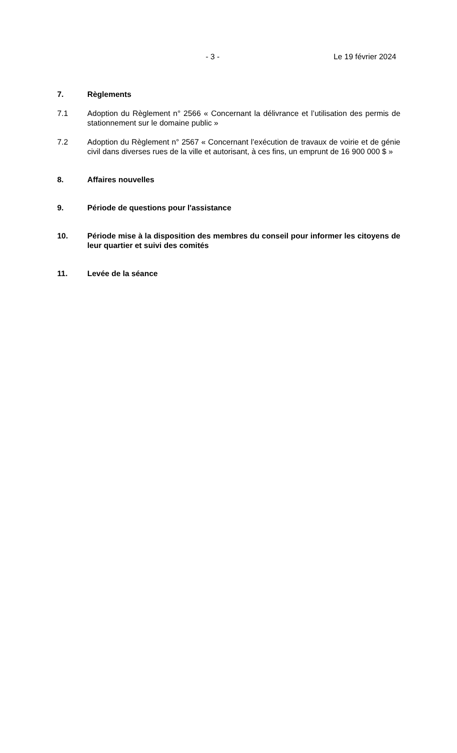- 3 - Le 19 février 2024
7. Règlements
7.1 Adoption du Règlement n° 2566 « Concernant la délivrance et l’utilisation des permis de stationnement sur le domaine public »
7.2 Adoption du Règlement n° 2567 « Concernant l’exécution de travaux de voirie et de génie civil dans diverses rues de la ville et autorisant, à ces fins, un emprunt de 16 900 000 $ »
8. Affaires nouvelles
9. Période de questions pour l'assistance
10. Période mise à la disposition des membres du conseil pour informer les citoyens de leur quartier et suivi des comités
11. Levée de la séance